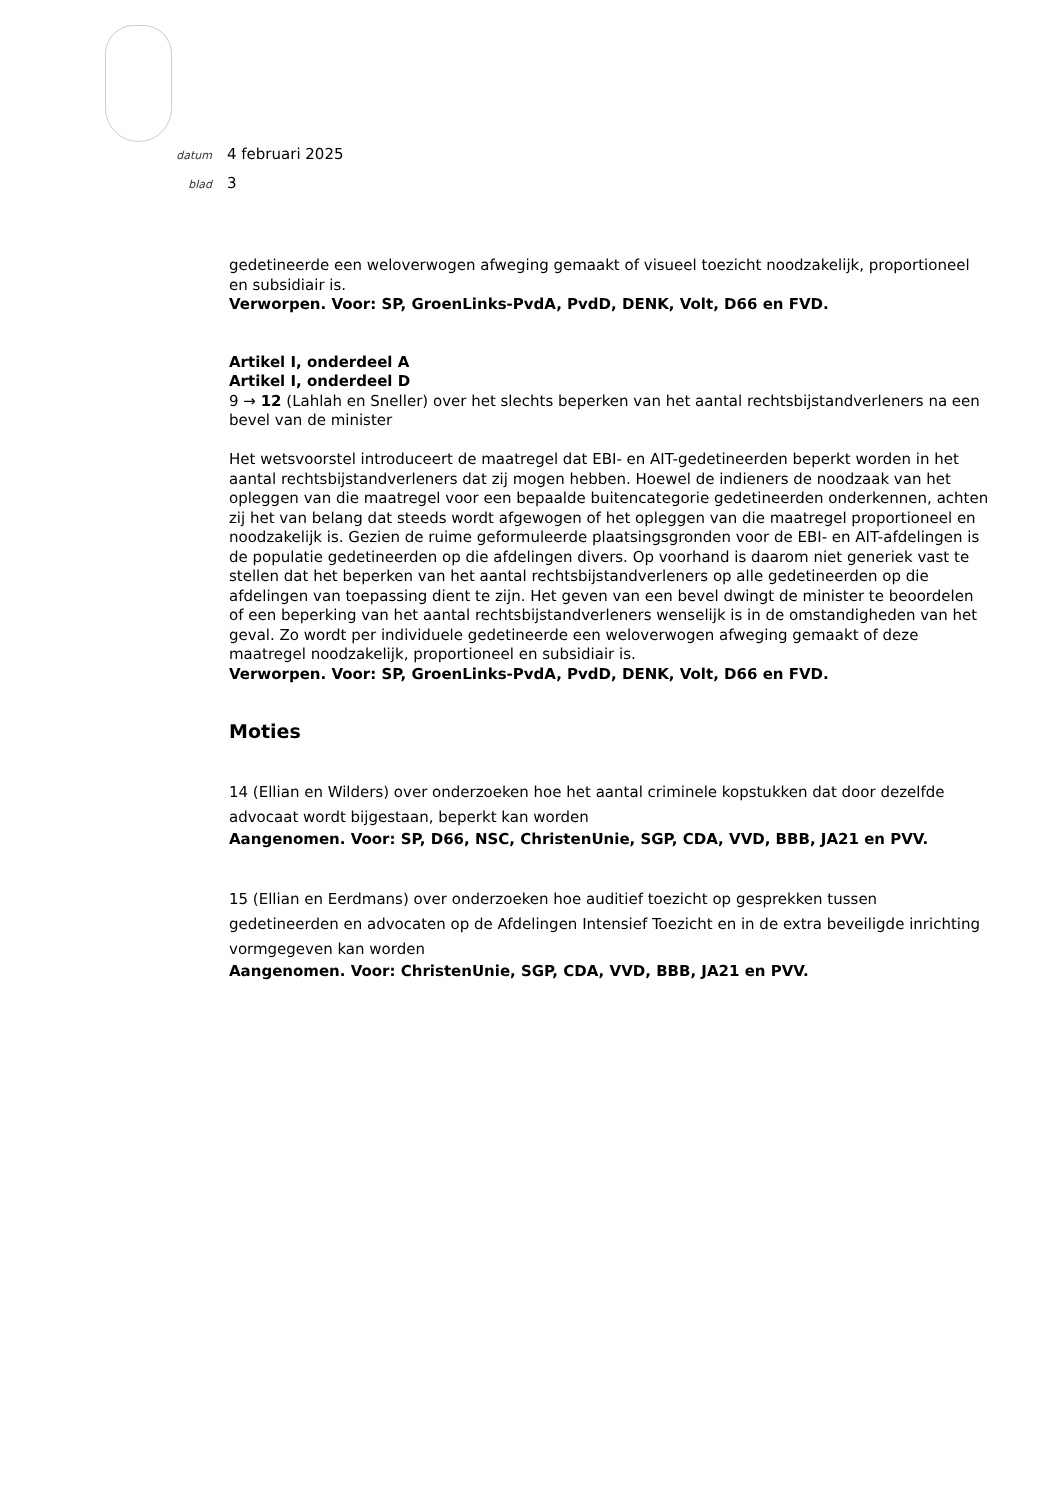datum 4 februari 2025
blad 3
gedetineerde een weloverwogen afweging gemaakt of visueel toezicht noodzakelijk, proportioneel en subsidiair is.
Verworpen. Voor: SP, GroenLinks-PvdA, PvdD, DENK, Volt, D66 en FVD.
Artikel I, onderdeel A
Artikel I, onderdeel D
9 → 12 (Lahlah en Sneller) over het slechts beperken van het aantal rechtsbijstandverleners na een bevel van de minister
Het wetsvoorstel introduceert de maatregel dat EBI- en AIT-gedetineerden beperkt worden in het aantal rechtsbijstandverleners dat zij mogen hebben. Hoewel de indieners de noodzaak van het opleggen van die maatregel voor een bepaalde buitencategorie gedetineerden onderkennen, achten zij het van belang dat steeds wordt afgewogen of het opleggen van die maatregel proportioneel en noodzakelijk is. Gezien de ruime geformuleerde plaatsingsgronden voor de EBI- en AIT-afdelingen is de populatie gedetineerden op die afdelingen divers. Op voorhand is daarom niet generiek vast te stellen dat het beperken van het aantal rechtsbijstandverleners op alle gedetineerden op die afdelingen van toepassing dient te zijn. Het geven van een bevel dwingt de minister te beoordelen of een beperking van het aantal rechtsbijstandverleners wenselijk is in de omstandigheden van het geval. Zo wordt per individuele gedetineerde een weloverwogen afweging gemaakt of deze maatregel noodzakelijk, proportioneel en subsidiair is.
Verworpen. Voor: SP, GroenLinks-PvdA, PvdD, DENK, Volt, D66 en FVD.
Moties
14 (Ellian en Wilders) over onderzoeken hoe het aantal criminele kopstukken dat door dezelfde advocaat wordt bijgestaan, beperkt kan worden
Aangenomen. Voor: SP, D66, NSC, ChristenUnie, SGP, CDA, VVD, BBB, JA21 en PVV.
15 (Ellian en Eerdmans) over onderzoeken hoe auditief toezicht op gesprekken tussen gedetineerden en advocaten op de Afdelingen Intensief Toezicht en in de extra beveiligde inrichting vormgegeven kan worden
Aangenomen. Voor: ChristenUnie, SGP, CDA, VVD, BBB, JA21 en PVV.